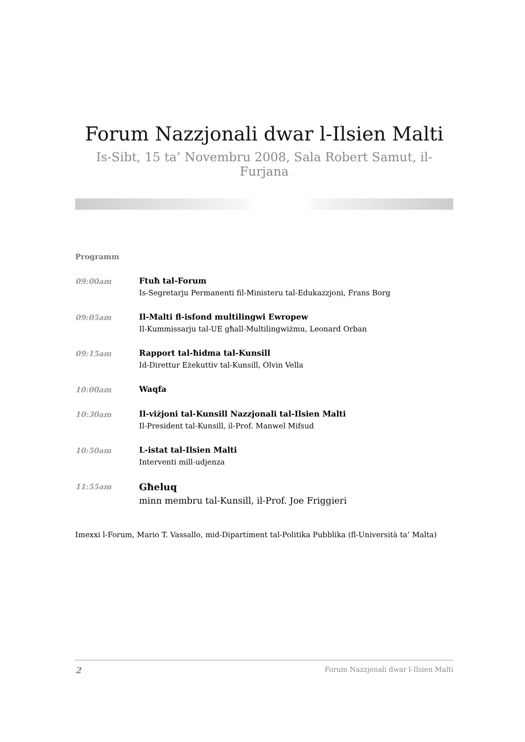Forum Nazzjonali dwar l-Ilsien Malti
Is-Sibt, 15 ta’ Novembru 2008, Sala Robert Samut, il-Furjana
Programm
09:00am Ftuħ tal-Forum
Is-Segretarju Permanenti fil-Ministeru tal-Edukazzjoni, Frans Borg
09:05am Il-Malti fl-isfond multilingwi Ewropew
Il-Kummissarju tal-UE għall-Multilingwiżmu, Leonard Orban
09:15am Rapport tal-ħidma tal-Kunsill
Id-Direttur Eżekuttiv tal-Kunsill, Olvin Vella
10:00am Waqfa
10:30am Il-viżjoni tal-Kunsill Nazzjonali tal-Ilsien Malti
Il-President tal-Kunsill, il-Prof. Manwel Mifsud
10:50am L-istat tal-Ilsien Malti
Interventi mill-udjenza
11:55am
Għeluq
minn membru tal-Kunsill, il-Prof. Joe Friggieri
Imexxi l-Forum, Mario T. Vassallo, mid-Dipartiment tal-Politika Pubblika (fl-Università ta’ Malta)
2 Forum Nazzjonali dwar l-Ilsien Malti